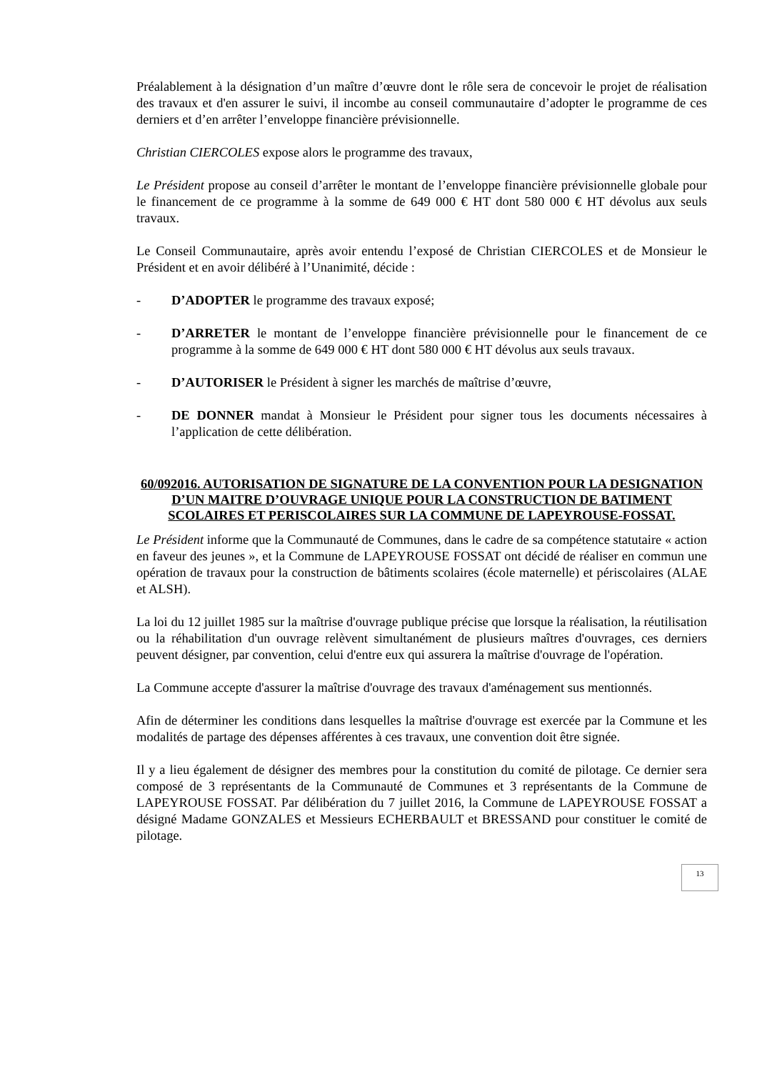Préalablement à la désignation d’un maître d’œuvre dont le rôle sera de concevoir le projet de réalisation des travaux et d'en assurer le suivi, il incombe au conseil communautaire d’adopter le programme de ces derniers et d’en arrêter l’enveloppe financière prévisionnelle.
Christian CIERCOLES expose alors le programme des travaux,
Le Président propose au conseil d’arrêter le montant de l’enveloppe financière prévisionnelle globale pour le financement de ce programme à la somme de 649 000 € HT dont 580 000 € HT dévolus aux seuls travaux.
Le Conseil Communautaire, après avoir entendu l’exposé de Christian CIERCOLES et de Monsieur le Président et en avoir délibéré à l’Unanimité, décide :
- D’ADOPTER le programme des travaux exposé;
- D’ARRETER le montant de l’enveloppe financière prévisionnelle pour le financement de ce programme à la somme de 649 000 € HT dont 580 000 € HT dévolus aux seuls travaux.
- D’AUTORISER le Président à signer les marchés de maîtrise d’œuvre,
- DE DONNER mandat à Monsieur le Président pour signer tous les documents nécessaires à l’application de cette délibération.
60/092016. AUTORISATION DE SIGNATURE DE LA CONVENTION POUR LA DESIGNATION D’UN MAITRE D’OUVRAGE UNIQUE POUR LA CONSTRUCTION DE BATIMENT SCOLAIRES ET PERISCOLAIRES SUR LA COMMUNE DE LAPEYROUSE-FOSSAT.
Le Président informe que la Communauté de Communes, dans le cadre de sa compétence statutaire « action en faveur des jeunes », et la Commune de LAPEYROUSE FOSSAT ont décidé de réaliser en commun une opération de travaux pour la construction de bâtiments scolaires (école maternelle) et périscolaires (ALAE et ALSH).
La loi du 12 juillet 1985 sur la maîtrise d'ouvrage publique précise que lorsque la réalisation, la réutilisation ou la réhabilitation d'un ouvrage relèvent simultanément de plusieurs maîtres d'ouvrages, ces derniers peuvent désigner, par convention, celui d'entre eux qui assurera la maîtrise d'ouvrage de l'opération.
La Commune accepte d'assurer la maîtrise d'ouvrage des travaux d'aménagement sus mentionnés.
Afin de déterminer les conditions dans lesquelles la maîtrise d'ouvrage est exercée par la Commune et les modalités de partage des dépenses afférentes à ces travaux, une convention doit être signée.
Il y a lieu également de désigner des membres pour la constitution du comité de pilotage. Ce dernier sera composé de 3 représentants de la Communauté de Communes et 3 représentants de la Commune de LAPEYROUSE FOSSAT. Par délibération du 7 juillet 2016, la Commune de LAPEYROUSE FOSSAT a désigné Madame GONZALES et Messieurs ECHERBAULT et BRESSAND pour constituer le comité de pilotage.
13